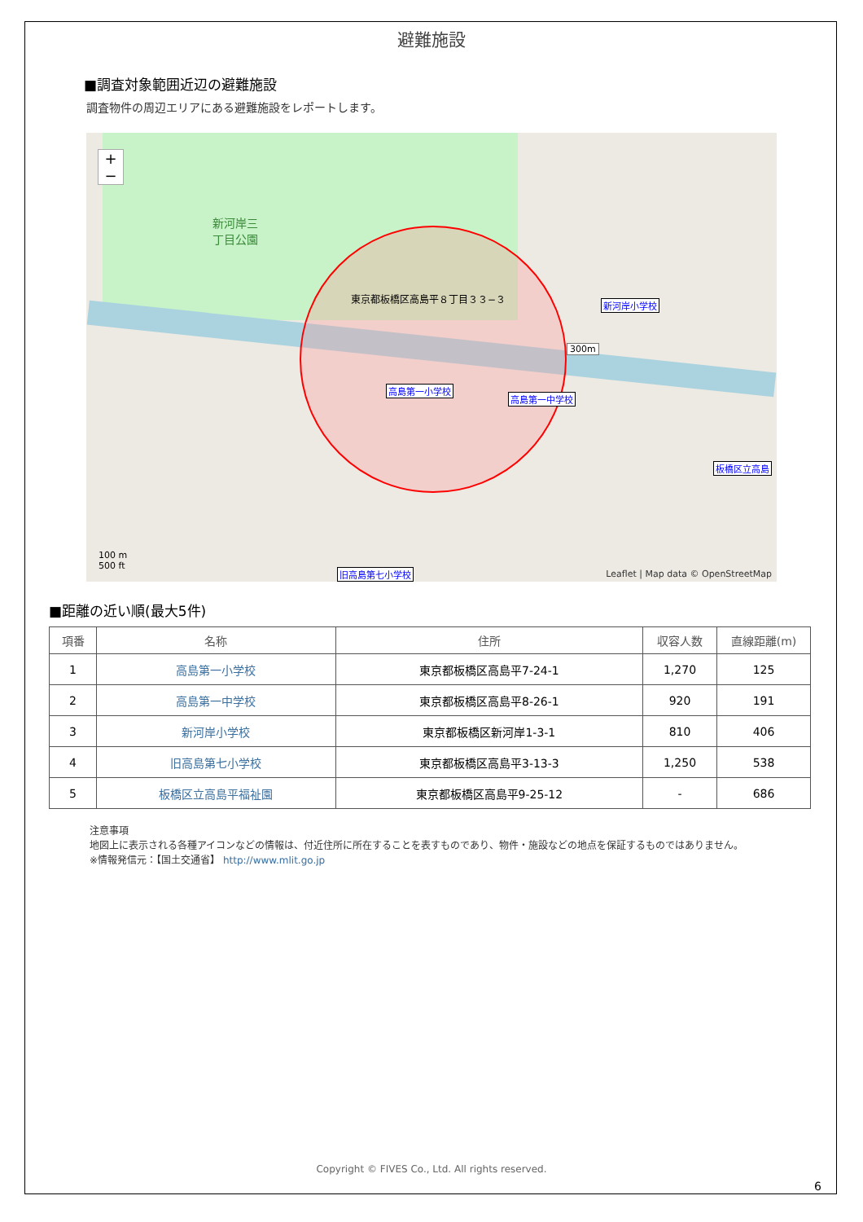避難施設
■調査対象範囲近辺の避難施設
調査物件の周辺エリアにある避難施設をレポートします。
新河岸三
丁目公園
東京都板橋区高島平８丁目３３−３
300m
新河岸小学校
高島第一小学校
高島第一中学校
板橋区立高島
旧高島第七小学校
+
−
100 m
500 ft
Leaflet | Map data © OpenStreetMap
■距離の近い順(最大5件)
| 項番 | 名称 | 住所 | 収容人数 | 直線距離(m) |
| --- | --- | --- | --- | --- |
| 1 | 高島第一小学校 | 東京都板橋区高島平7-24-1 | 1,270 | 125 |
| 2 | 高島第一中学校 | 東京都板橋区高島平8-26-1 | 920 | 191 |
| 3 | 新河岸小学校 | 東京都板橋区新河岸1-3-1 | 810 | 406 |
| 4 | 旧高島第七小学校 | 東京都板橋区高島平3-13-3 | 1,250 | 538 |
| 5 | 板橋区立高島平福祉園 | 東京都板橋区高島平9-25-12 | - | 686 |
注意事項
地図上に表示される各種アイコンなどの情報は、付近住所に所在することを表すものであり、物件・施設などの地点を保証するものではありません。
※情報発信元：【国土交通省】 http://www.mlit.go.jp
Copyright © FIVES Co., Ltd. All rights reserved.
6